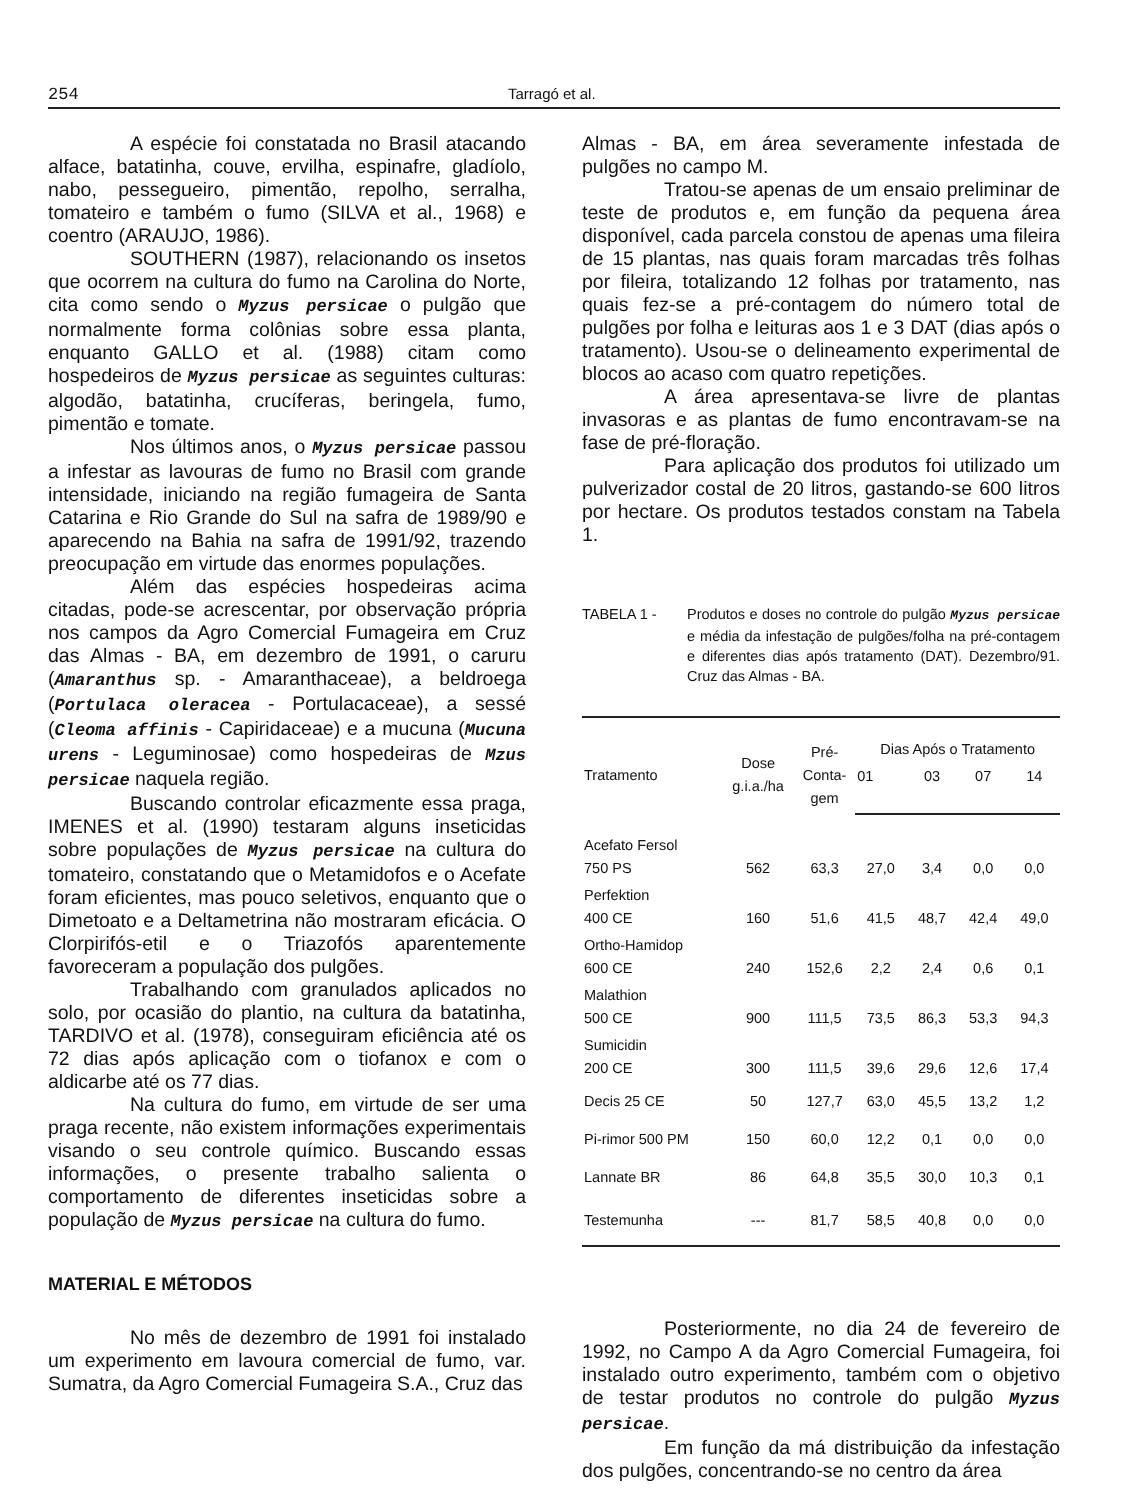254 Tarragó et al.
A espécie foi constatada no Brasil atacando alface, batatinha, couve, ervilha, espinafre, gladíolo, nabo, pessegueiro, pimentão, repolho, serralha, tomateiro e também o fumo (SILVA et al., 1968) e coentro (ARAUJO, 1986).
SOUTHERN (1987), relacionando os insetos que ocorrem na cultura do fumo na Carolina do Norte, cita como sendo o Myzus persicae o pulgão que normalmente forma colônias sobre essa planta, enquanto GALLO et al. (1988) citam como hospedeiros de Myzus persicae as seguintes culturas: algodão, batatinha, crucíferas, beringela, fumo, pimentão e tomate.
Nos últimos anos, o Myzus persicae passou a infestar as lavouras de fumo no Brasil com grande intensidade, iniciando na região fumageira de Santa Catarina e Rio Grande do Sul na safra de 1989/90 e aparecendo na Bahia na safra de 1991/92, trazendo preocupação em virtude das enormes populações.
Além das espécies hospedeiras acima citadas, pode-se acrescentar, por observação própria nos campos da Agro Comercial Fumageira em Cruz das Almas - BA, em dezembro de 1991, o caruru (Amaranthus sp. - Amaranthaceae), a beldroega (Portulaca oleracea - Portulacaceae), a sessé (Cleoma affinis - Capiridaceae) e a mucuna (Mucuna urens - Leguminosae) como hospedeiras de Mzus persicae naquela região.
Buscando controlar eficazmente essa praga, IMENES et al. (1990) testaram alguns inseticidas sobre populações de Myzus persicae na cultura do tomateiro, constatando que o Metamidofos e o Acefate foram eficientes, mas pouco seletivos, enquanto que o Dimetoato e a Deltametrina não mostraram eficácia. O Clorpirifós-etil e o Triazofós aparentemente favoreceram a população dos pulgões.
Trabalhando com granulados aplicados no solo, por ocasião do plantio, na cultura da batatinha, TARDIVO et al. (1978), conseguiram eficiência até os 72 dias após aplicação com o tiofanox e com o aldicarbe até os 77 dias.
Na cultura do fumo, em virtude de ser uma praga recente, não existem informações experimentais visando o seu controle químico. Buscando essas informações, o presente trabalho salienta o comportamento de diferentes inseticidas sobre a população de Myzus persicae na cultura do fumo.
MATERIAL E MÉTODOS
No mês de dezembro de 1991 foi instalado um experimento em lavoura comercial de fumo, var. Sumatra, da Agro Comercial Fumageira S.A., Cruz das
Almas - BA, em área severamente infestada de pulgões no campo M.
Tratou-se apenas de um ensaio preliminar de teste de produtos e, em função da pequena área disponível, cada parcela constou de apenas uma fileira de 15 plantas, nas quais foram marcadas três folhas por fileira, totalizando 12 folhas por tratamento, nas quais fez-se a pré-contagem do número total de pulgões por folha e leituras aos 1 e 3 DAT (dias após o tratamento). Usou-se o delineamento experimental de blocos ao acaso com quatro repetições.
A área apresentava-se livre de plantas invasoras e as plantas de fumo encontravam-se na fase de pré-floração.
Para aplicação dos produtos foi utilizado um pulverizador costal de 20 litros, gastando-se 600 litros por hectare. Os produtos testados constam na Tabela 1.
TABELA 1 - Produtos e doses no controle do pulgão Myzus persicae e média da infestação de pulgões/folha na pré-contagem e diferentes dias após tratamento (DAT). Dezembro/91. Cruz das Almas - BA.
| Tratamento | Dose g.i.a./ha | Pré- Conta- gem | Dias Após o Tratamento | | | |
| --- | --- | --- | --- | --- | --- | --- |
| | | | 01 | 03 | 07 | 14 |
| Acefato Fersol 750 PS | 562 | 63,3 | 27,0 | 3,4 | 0,0 | 0,0 |
| Perfektion 400 CE | 160 | 51,6 | 41,5 | 48,7 | 42,4 | 49,0 |
| Ortho-Hamidop 600 CE | 240 | 152,6 | 2,2 | 2,4 | 0,6 | 0,1 |
| Malathion 500 CE | 900 | 111,5 | 73,5 | 86,3 | 53,3 | 94,3 |
| Sumicidin 200 CE | 300 | 111,5 | 39,6 | 29,6 | 12,6 | 17,4 |
| Decis 25 CE | 50 | 127,7 | 63,0 | 45,5 | 13,2 | 1,2 |
| Pi-rimor 500 PM | 150 | 60,0 | 12,2 | 0,1 | 0,0 | 0,0 |
| Lannate BR | 86 | 64,8 | 35,5 | 30,0 | 10,3 | 0,1 |
| Testemunha | --- | 81,7 | 58,5 | 40,8 | 0,0 | 0,0 |
Posteriormente, no dia 24 de fevereiro de 1992, no Campo A da Agro Comercial Fumageira, foi instalado outro experimento, também com o objetivo de testar produtos no controle do pulgão Myzus persicae.
Em função da má distribuição da infestação dos pulgões, concentrando-se no centro da área